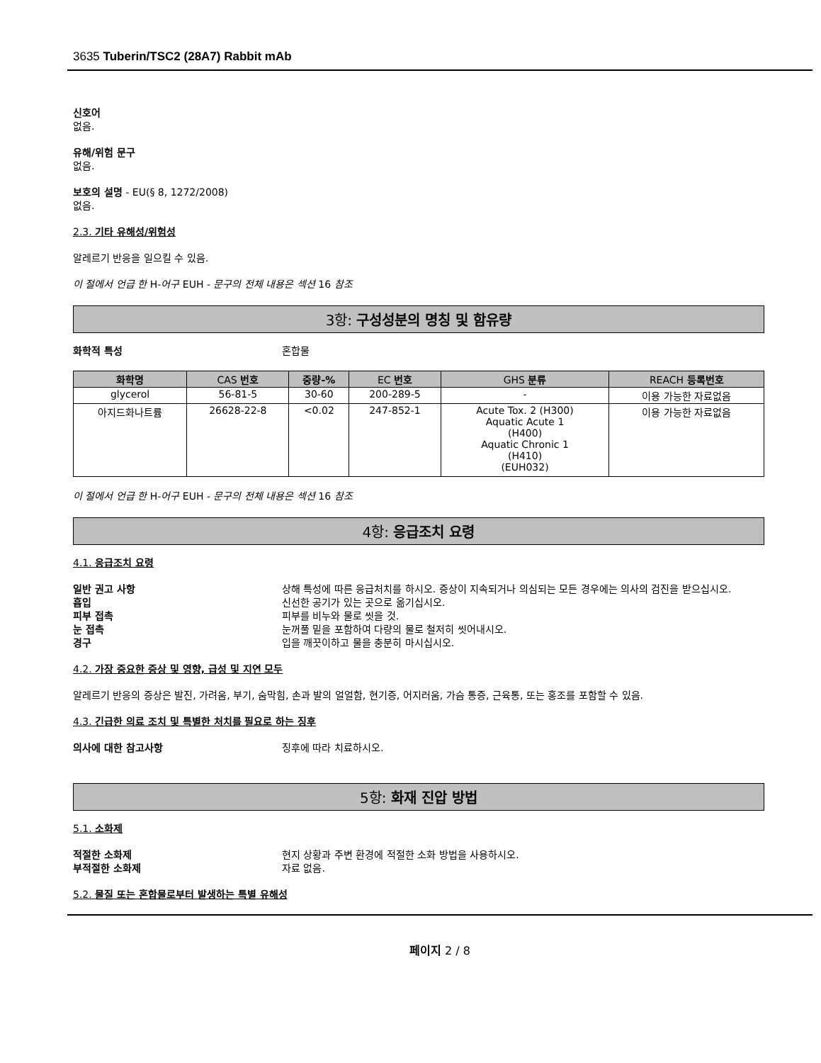3635 Tuberin/TSC2 (28A7) Rabbit mAb
신호어
없음.
유해/위험 문구
없음.
보호의 설명 - EU(§ 8, 1272/2008)
없음.
2.3. 기타 유해성/위험성
알레르기 반응을 일으킬 수 있음.
이 절에서 언급 한 H-어구 EUH - 문구의 전체 내용은 섹션 16 참조
3항: 구성성분의 명칭 및 함유량
화학적 특성 혼합물
| 화학명 | CAS 번호 | 중량-% | EC 번호 | GHS 분류 | REACH 등록번호 |
| --- | --- | --- | --- | --- | --- |
| glycerol | 56-81-5 | 30-60 | 200-289-5 | - | 이용 가능한 자료없음 |
| 아지드화나트륨 | 26628-22-8 | <0.02 | 247-852-1 | Acute Tox. 2 (H300) Aquatic Acute 1 (H400) Aquatic Chronic 1 (H410) (EUH032) | 이용 가능한 자료없음 |
이 절에서 언급 한 H-어구 EUH - 문구의 전체 내용은 섹션 16 참조
4항: 응급조치 요령
4.1. 응급조치 요령
일반 권고 사항 상해 특성에 따른 응급처치를 하시오. 증상이 지속되거나 의심되는 모든 경우에는 의사의 검진을 받으십시오.
흡입 신선한 공기가 있는 곳으로 옮기십시오.
피부 접촉 피부를 비누와 물로 씻을 것.
눈 접촉 눈꺼풀 밑을 포함하여 다량의 물로 철저히 씻어내시오.
경구 입을 깨끗이하고 물을 충분히 마시십시오.
4.2. 가장 중요한 증상 및 영향, 급성 및 지연 모두
알레르기 반응의 증상은 발진, 가려움, 부기, 숨막힘, 손과 발의 얼얼함, 현기증, 어지러움, 가슴 통증, 근육통, 또는 홍조를 포함할 수 있음.
4.3. 긴급한 의료 조치 및 특별한 처치를 필요로 하는 징후
의사에 대한 참고사항 징후에 따라 치료하시오.
5항: 화재 진압 방법
5.1. 소화제
적절한 소화제 현지 상황과 주변 환경에 적절한 소화 방법을 사용하시오.
부적절한 소화제 자료 없음.
5.2. 물질 또는 혼합물로부터 발생하는 특별 유해성
페이지 2 / 8